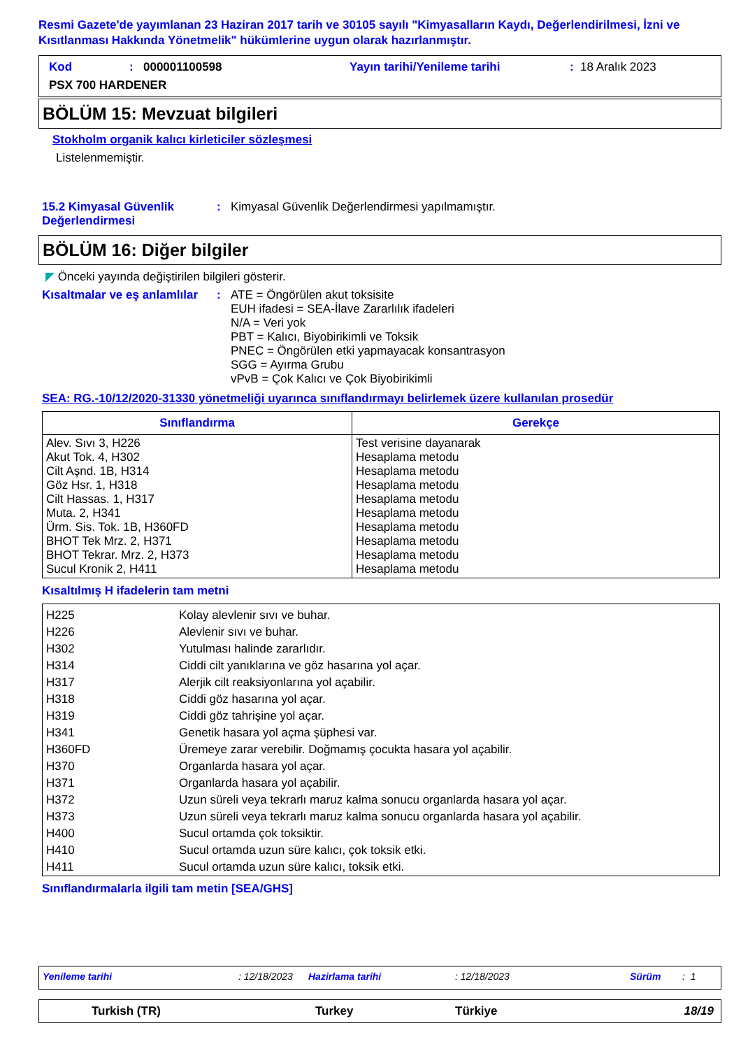Resmi Gazete'de yayımlanan 23 Haziran 2017 tarih ve 30105 sayılı "Kimyasalların Kaydı, Değerlendirilmesi, İzni ve Kısıtlanması Hakkında Yönetmelik" hükümlerine uygun olarak hazırlanmıştır.
Kod: 000001100598 Yayın tarihi/Yenileme tarihi: 18 Aralık 2023
PSX 700 HARDENER
BÖLÜM 15: Mevzuat bilgileri
Stokholm organik kalıcı kirleticiler sözleşmesi
Listelenmemiştir.
15.2 Kimyasal Güvenlik Değerlendirmesi
: Kimyasal Güvenlik Değerlendirmesi yapılmamıştır.
BÖLÜM 16: Diğer bilgiler
◤ Önceki yayında değiştirilen bilgileri gösterir.
Kısaltmalar ve eş anlamlılar
: ATE = Öngörülen akut toksisite
EUH ifadesi = SEA-İlave Zararlılık ifadeleri
N/A = Veri yok
PBT = Kalıcı, Biyobirikimli ve Toksik
PNEC = Öngörülen etki yapmayacak konsantrasyon
SGG = Ayırma Grubu
vPvB = Çok Kalıcı ve Çok Biyobirikimli
SEA: RG.-10/12/2020-31330 yönetmeliği uyarınca sınıflandırmayı belirlemek üzere kullanılan prosedür
| Sınıflandırma | Gerekçe |
| --- | --- |
| Alev. Sıvı 3, H226 Akut Tok. 4, H302 Cilt Aşnd. 1B, H314 Göz Hsr. 1, H318 Cilt Hassas. 1, H317 Muta. 2, H341 Ürm. Sis. Tok. 1B, H360FD BHOT Tek Mrz. 2, H371 BHOT Tekrar. Mrz. 2, H373 Sucul Kronik 2, H411 | Test verisine dayanarak Hesaplama metodu Hesaplama metodu Hesaplama metodu Hesaplama metodu Hesaplama metodu Hesaplama metodu Hesaplama metodu Hesaplama metodu Hesaplama metodu |
Kısaltılmış H ifadelerin tam metni
| H225 | Kolay alevlenir sıvı ve buhar. |
| H226 | Alevlenir sıvı ve buhar. |
| H302 | Yutulması halinde zararlıdır. |
| H314 | Ciddi cilt yanıklarına ve göz hasarına yol açar. |
| H317 | Alerjik cilt reaksiyonlarına yol açabilir. |
| H318 | Ciddi göz hasarına yol açar. |
| H319 | Ciddi göz tahrişine yol açar. |
| H341 | Genetik hasara yol açma şüphesi var. |
| H360FD | Üremeye zarar verebilir. Doğmamış çocukta hasara yol açabilir. |
| H370 | Organlarda hasara yol açar. |
| H371 | Organlarda hasara yol açabilir. |
| H372 | Uzun süreli veya tekrarlı maruz kalma sonucu organlarda hasara yol açar. |
| H373 | Uzun süreli veya tekrarlı maruz kalma sonucu organlarda hasara yol açabilir. |
| H400 | Sucul ortamda çok toksiktir. |
| H410 | Sucul ortamda uzun süre kalıcı, çok toksik etki. |
| H411 | Sucul ortamda uzun süre kalıcı, toksik etki. |
Sınıflandırmalarla ilgili tam metin [SEA/GHS]
Yenileme tarihi: 12/18/2023 Hazirlama tarihi: 12/18/2023 Sürüm: 1
Turkish (TR) Turkey Türkiye 18/19